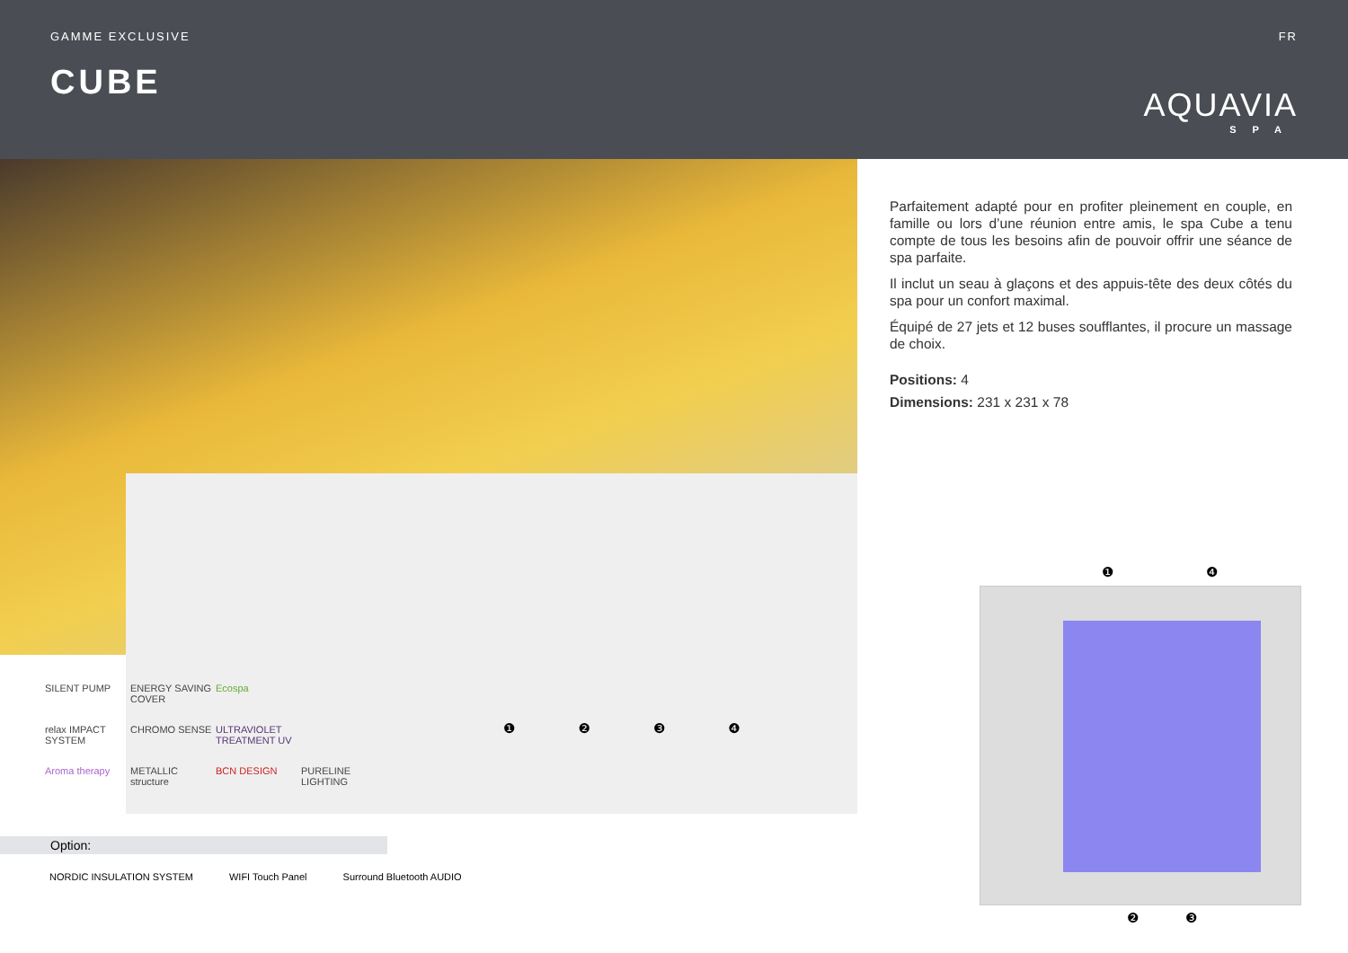GAMME EXCLUSIVE FR
CUBE
AQUAVIA
SPA
Parfaitement adapté pour en profiter pleinement en couple, en famille ou lors d’une réunion entre amis, le spa Cube a tenu compte de tous les besoins afin de pouvoir offrir une séance de spa parfaite.
Il inclut un seau à glaçons et des appuis-tête des deux côtés du spa pour un confort maximal.
Équipé de 27 jets et 12 buses soufflantes, il procure un massage de choix.
Positions: 4
Dimensions: 231 x 231 x 78
SILENT PUMP ENERGY SAVING COVER Ecospa relax IMPACT SYSTEM CHROMO SENSE ULTRAVIOLET TREATMENT UV Aroma therapy METALLIC structure BCN DESIGN PURELINE LIGHTING
Option:
NORDIC INSULATION SYSTEM WIFI Touch Panel Surround Bluetooth AUDIO
❶❷❸❹
❶ ❹
❷ ❸